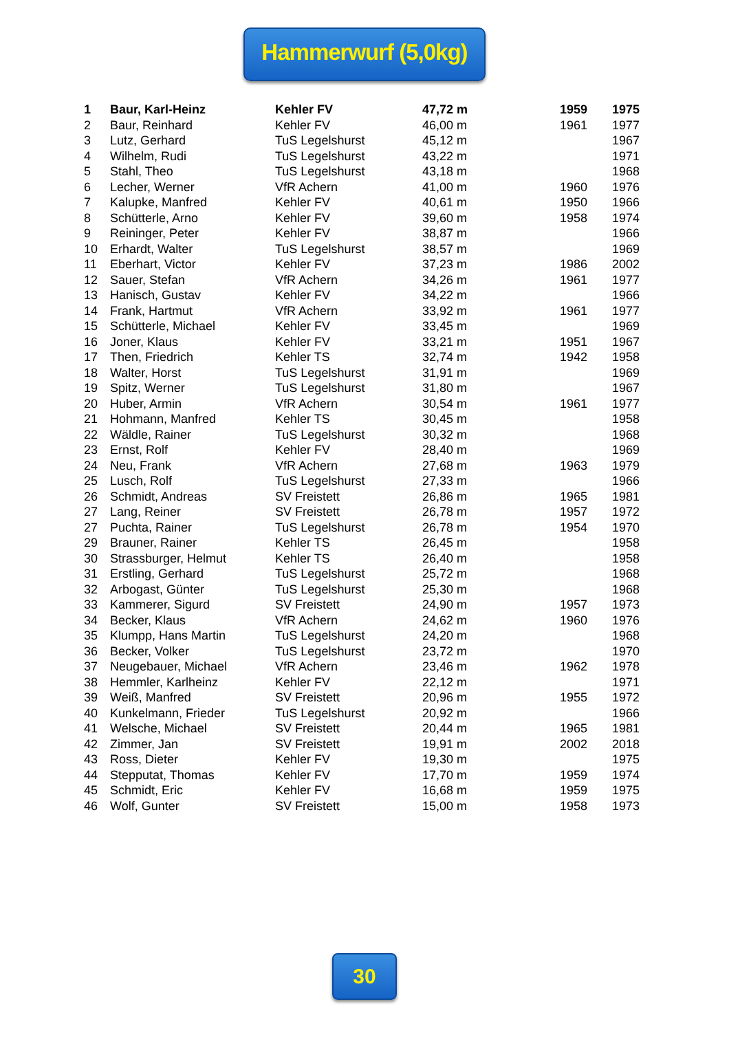Hammerwurf (5,0kg)
| 1 | Baur, Karl-Heinz | Kehler FV | 47,72 m | 1959 | 1975 |
| 2 | Baur, Reinhard | Kehler FV | 46,00 m | 1961 | 1977 |
| 3 | Lutz, Gerhard | TuS Legelshurst | 45,12 m | | 1967 |
| 4 | Wilhelm, Rudi | TuS Legelshurst | 43,22 m | | 1971 |
| 5 | Stahl, Theo | TuS Legelshurst | 43,18 m | | 1968 |
| 6 | Lecher, Werner | VfR Achern | 41,00 m | 1960 | 1976 |
| 7 | Kalupke, Manfred | Kehler FV | 40,61 m | 1950 | 1966 |
| 8 | Schütterle, Arno | Kehler FV | 39,60 m | 1958 | 1974 |
| 9 | Reininger, Peter | Kehler FV | 38,87 m | | 1966 |
| 10 | Erhardt, Walter | TuS Legelshurst | 38,57 m | | 1969 |
| 11 | Eberhart, Victor | Kehler FV | 37,23 m | 1986 | 2002 |
| 12 | Sauer, Stefan | VfR Achern | 34,26 m | 1961 | 1977 |
| 13 | Hanisch, Gustav | Kehler FV | 34,22 m | | 1966 |
| 14 | Frank, Hartmut | VfR Achern | 33,92 m | 1961 | 1977 |
| 15 | Schütterle, Michael | Kehler FV | 33,45 m | | 1969 |
| 16 | Joner, Klaus | Kehler FV | 33,21 m | 1951 | 1967 |
| 17 | Then, Friedrich | Kehler TS | 32,74 m | 1942 | 1958 |
| 18 | Walter, Horst | TuS Legelshurst | 31,91 m | | 1969 |
| 19 | Spitz, Werner | TuS Legelshurst | 31,80 m | | 1967 |
| 20 | Huber, Armin | VfR Achern | 30,54 m | 1961 | 1977 |
| 21 | Hohmann, Manfred | Kehler TS | 30,45 m | | 1958 |
| 22 | Wäldle, Rainer | TuS Legelshurst | 30,32 m | | 1968 |
| 23 | Ernst, Rolf | Kehler FV | 28,40 m | | 1969 |
| 24 | Neu, Frank | VfR Achern | 27,68 m | 1963 | 1979 |
| 25 | Lusch, Rolf | TuS Legelshurst | 27,33 m | | 1966 |
| 26 | Schmidt, Andreas | SV Freistett | 26,86 m | 1965 | 1981 |
| 27 | Lang, Reiner | SV Freistett | 26,78 m | 1957 | 1972 |
| 27 | Puchta, Rainer | TuS Legelshurst | 26,78 m | 1954 | 1970 |
| 29 | Brauner, Rainer | Kehler TS | 26,45 m | | 1958 |
| 30 | Strassburger, Helmut | Kehler TS | 26,40 m | | 1958 |
| 31 | Erstling, Gerhard | TuS Legelshurst | 25,72 m | | 1968 |
| 32 | Arbogast, Günter | TuS Legelshurst | 25,30 m | | 1968 |
| 33 | Kammerer, Sigurd | SV Freistett | 24,90 m | 1957 | 1973 |
| 34 | Becker, Klaus | VfR Achern | 24,62 m | 1960 | 1976 |
| 35 | Klumpp, Hans Martin | TuS Legelshurst | 24,20 m | | 1968 |
| 36 | Becker, Volker | TuS Legelshurst | 23,72 m | | 1970 |
| 37 | Neugebauer, Michael | VfR Achern | 23,46 m | 1962 | 1978 |
| 38 | Hemmler, Karlheinz | Kehler FV | 22,12 m | | 1971 |
| 39 | Weiß, Manfred | SV Freistett | 20,96 m | 1955 | 1972 |
| 40 | Kunkelmann, Frieder | TuS Legelshurst | 20,92 m | | 1966 |
| 41 | Welsche, Michael | SV Freistett | 20,44 m | 1965 | 1981 |
| 42 | Zimmer, Jan | SV Freistett | 19,91 m | 2002 | 2018 |
| 43 | Ross, Dieter | Kehler FV | 19,30 m | | 1975 |
| 44 | Stepputat, Thomas | Kehler FV | 17,70 m | 1959 | 1974 |
| 45 | Schmidt, Eric | Kehler FV | 16,68 m | 1959 | 1975 |
| 46 | Wolf, Gunter | SV Freistett | 15,00 m | 1958 | 1973 |
30